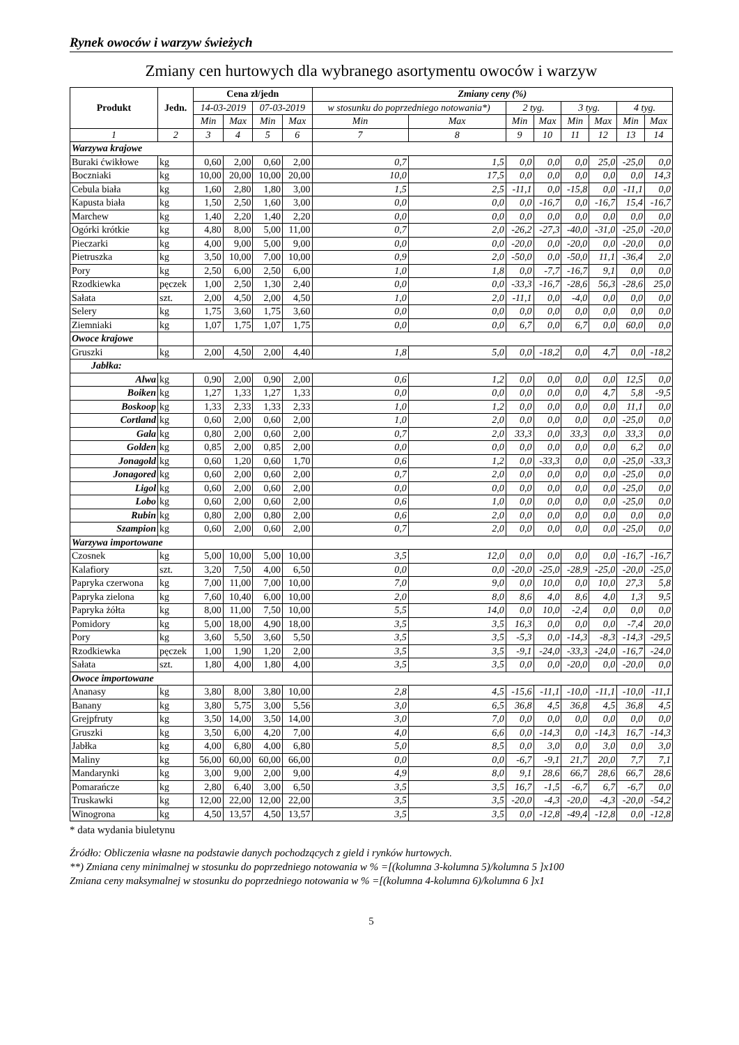Rynek owoców i warzyw świeżych
Zmiany cen hurtowych dla wybranego asortymentu owoców i warzyw
| Produkt | Jedn. | Cena zł/jedn | | | | Zmiany ceny (%) | | | | | | | |
| --- | --- | --- | --- | --- | --- | --- | --- | --- | --- | --- | --- | --- | --- |
| | | 14-03-2019 | | 07-03-2019 | | w stosunku do poprzedniego notowania*) | | 2 tyg. | | 3 tyg. | | 4 tyg. | |
| | | Min | Max | Min | Max | Min | Max | Min | Max | Min | Max | Min | Max |
| 1 | 2 | 3 | 4 | 5 | 6 | 7 | 8 | 9 | 10 | 11 | 12 | 13 | 14 |
| Warzywa krajowe | | | | | | | | | | | | | |
| Buraki ćwikłowe | kg | 0,60 | 2,00 | 0,60 | 2,00 | 0,7 | 1,5 | 0,0 | 0,0 | 0,0 | 25,0 | -25,0 | 0,0 |
| Boczniaki | kg | 10,00 | 20,00 | 10,00 | 20,00 | 10,0 | 17,5 | 0,0 | 0,0 | 0,0 | 0,0 | 0,0 | 14,3 |
| Cebula biała | kg | 1,60 | 2,80 | 1,80 | 3,00 | 1,5 | 2,5 | -11,1 | 0,0 | -15,8 | 0,0 | -11,1 | 0,0 |
| Kapusta biała | kg | 1,50 | 2,50 | 1,60 | 3,00 | 0,0 | 0,0 | 0,0 | -16,7 | 0,0 | -16,7 | 15,4 | -16,7 |
| Marchew | kg | 1,40 | 2,20 | 1,40 | 2,20 | 0,0 | 0,0 | 0,0 | 0,0 | 0,0 | 0,0 | 0,0 | 0,0 |
| Ogórki krótkie | kg | 4,80 | 8,00 | 5,00 | 11,00 | 0,7 | 2,0 | -26,2 | -27,3 | -40,0 | -31,0 | -25,0 | -20,0 |
| Pieczarki | kg | 4,00 | 9,00 | 5,00 | 9,00 | 0,0 | 0,0 | -20,0 | 0,0 | -20,0 | 0,0 | -20,0 | 0,0 |
| Pietruszka | kg | 3,50 | 10,00 | 7,00 | 10,00 | 0,9 | 2,0 | -50,0 | 0,0 | -50,0 | 11,1 | -36,4 | 2,0 |
| Pory | kg | 2,50 | 6,00 | 2,50 | 6,00 | 1,0 | 1,8 | 0,0 | -7,7 | -16,7 | 9,1 | 0,0 | 0,0 |
| Rzodkiewka | pęczek | 1,00 | 2,50 | 1,30 | 2,40 | 0,0 | 0,0 | -33,3 | -16,7 | -28,6 | 56,3 | -28,6 | 25,0 |
| Sałata | szt. | 2,00 | 4,50 | 2,00 | 4,50 | 1,0 | 2,0 | -11,1 | 0,0 | -4,0 | 0,0 | 0,0 | 0,0 |
| Selery | kg | 1,75 | 3,60 | 1,75 | 3,60 | 0,0 | 0,0 | 0,0 | 0,0 | 0,0 | 0,0 | 0,0 | 0,0 |
| Ziemniaki | kg | 1,07 | 1,75 | 1,07 | 1,75 | 0,0 | 0,0 | 6,7 | 0,0 | 6,7 | 0,0 | 60,0 | 0,0 |
| Owoce krajowe | | | | | | | | | | | | | |
| Gruszki | kg | 2,00 | 4,50 | 2,00 | 4,40 | 1,8 | 5,0 | 0,0 | -18,2 | 0,0 | 4,7 | 0,0 | -18,2 |
| Jabłka: | | | | | | | | | | | | | |
| Alwa | kg | 0,90 | 2,00 | 0,90 | 2,00 | 0,6 | 1,2 | 0,0 | 0,0 | 0,0 | 0,0 | 12,5 | 0,0 |
| Boiken | kg | 1,27 | 1,33 | 1,27 | 1,33 | 0,0 | 0,0 | 0,0 | 0,0 | 0,0 | 4,7 | 5,8 | -9,5 |
| Boskoop | kg | 1,33 | 2,33 | 1,33 | 2,33 | 1,0 | 1,2 | 0,0 | 0,0 | 0,0 | 0,0 | 11,1 | 0,0 |
| Cortland | kg | 0,60 | 2,00 | 0,60 | 2,00 | 1,0 | 2,0 | 0,0 | 0,0 | 0,0 | 0,0 | -25,0 | 0,0 |
| Gala | kg | 0,80 | 2,00 | 0,60 | 2,00 | 0,7 | 2,0 | 33,3 | 0,0 | 33,3 | 0,0 | 33,3 | 0,0 |
| Golden | kg | 0,85 | 2,00 | 0,85 | 2,00 | 0,0 | 0,0 | 0,0 | 0,0 | 0,0 | 0,0 | 6,2 | 0,0 |
| Jonagold | kg | 0,60 | 1,20 | 0,60 | 1,70 | 0,6 | 1,2 | 0,0 | -33,3 | 0,0 | 0,0 | -25,0 | -33,3 |
| Jonagored | kg | 0,60 | 2,00 | 0,60 | 2,00 | 0,7 | 2,0 | 0,0 | 0,0 | 0,0 | 0,0 | -25,0 | 0,0 |
| Ligol | kg | 0,60 | 2,00 | 0,60 | 2,00 | 0,0 | 0,0 | 0,0 | 0,0 | 0,0 | 0,0 | -25,0 | 0,0 |
| Lobo | kg | 0,60 | 2,00 | 0,60 | 2,00 | 0,6 | 1,0 | 0,0 | 0,0 | 0,0 | 0,0 | -25,0 | 0,0 |
| Rubin | kg | 0,80 | 2,00 | 0,80 | 2,00 | 0,6 | 2,0 | 0,0 | 0,0 | 0,0 | 0,0 | 0,0 | 0,0 |
| Szampion | kg | 0,60 | 2,00 | 0,60 | 2,00 | 0,7 | 2,0 | 0,0 | 0,0 | 0,0 | 0,0 | -25,0 | 0,0 |
| Warzywa importowane | | | | | | | | | | | | | |
| Czosnek | kg | 5,00 | 10,00 | 5,00 | 10,00 | 3,5 | 12,0 | 0,0 | 0,0 | 0,0 | 0,0 | -16,7 | -16,7 |
| Kalafiory | szt. | 3,20 | 7,50 | 4,00 | 6,50 | 0,0 | 0,0 | -20,0 | -25,0 | -28,9 | -25,0 | -20,0 | -25,0 |
| Papryka czerwona | kg | 7,00 | 11,00 | 7,00 | 10,00 | 7,0 | 9,0 | 0,0 | 10,0 | 0,0 | 10,0 | 27,3 | 5,8 |
| Papryka zielona | kg | 7,60 | 10,40 | 6,00 | 10,00 | 2,0 | 8,0 | 8,6 | 4,0 | 8,6 | 4,0 | 1,3 | 9,5 |
| Papryka żółta | kg | 8,00 | 11,00 | 7,50 | 10,00 | 5,5 | 14,0 | 0,0 | 10,0 | -2,4 | 0,0 | 0,0 | 0,0 |
| Pomidory | kg | 5,00 | 18,00 | 4,90 | 18,00 | 3,5 | 3,5 | 16,3 | 0,0 | 0,0 | 0,0 | -7,4 | 20,0 |
| Pory | kg | 3,60 | 5,50 | 3,60 | 5,50 | 3,5 | 3,5 | -5,3 | 0,0 | -14,3 | -8,3 | -14,3 | -29,5 |
| Rzodkiewka | pęczek | 1,00 | 1,90 | 1,20 | 2,00 | 3,5 | 3,5 | -9,1 | -24,0 | -33,3 | -24,0 | -16,7 | -24,0 |
| Sałata | szt. | 1,80 | 4,00 | 1,80 | 4,00 | 3,5 | 3,5 | 0,0 | 0,0 | -20,0 | 0,0 | -20,0 | 0,0 |
| Owoce importowane | | | | | | | | | | | | | |
| Ananasy | kg | 3,80 | 8,00 | 3,80 | 10,00 | 2,8 | 4,5 | -15,6 | -11,1 | -10,0 | -11,1 | -10,0 | -11,1 |
| Banany | kg | 3,80 | 5,75 | 3,00 | 5,56 | 3,0 | 6,5 | 36,8 | 4,5 | 36,8 | 4,5 | 36,8 | 4,5 |
| Grejpfruty | kg | 3,50 | 14,00 | 3,50 | 14,00 | 3,0 | 7,0 | 0,0 | 0,0 | 0,0 | 0,0 | 0,0 | 0,0 |
| Gruszki | kg | 3,50 | 6,00 | 4,20 | 7,00 | 4,0 | 6,6 | 0,0 | -14,3 | 0,0 | -14,3 | 16,7 | -14,3 |
| Jabłka | kg | 4,00 | 6,80 | 4,00 | 6,80 | 5,0 | 8,5 | 0,0 | 3,0 | 0,0 | 3,0 | 0,0 | 3,0 |
| Maliny | kg | 56,00 | 60,00 | 60,00 | 66,00 | 0,0 | 0,0 | -6,7 | -9,1 | 21,7 | 20,0 | 7,7 | 7,1 |
| Mandarynki | kg | 3,00 | 9,00 | 2,00 | 9,00 | 4,9 | 8,0 | 9,1 | 28,6 | 66,7 | 28,6 | 66,7 | 28,6 |
| Pomarańcze | kg | 2,80 | 6,40 | 3,00 | 6,50 | 3,5 | 3,5 | 16,7 | -1,5 | -6,7 | 6,7 | -6,7 | 0,0 |
| Truskawki | kg | 12,00 | 22,00 | 12,00 | 22,00 | 3,5 | 3,5 | -20,0 | -4,3 | -20,0 | -4,3 | -20,0 | -54,2 |
| Winogrona | kg | 4,50 | 13,57 | 4,50 | 13,57 | 3,5 | 3,5 | 0,0 | -12,8 | -49,4 | -12,8 | 0,0 | -12,8 |
* data wydania biuletynu
Źródło: Obliczenia własne na podstawie danych pochodzących z gield i rynków hurtowych.
**) Zmiana ceny minimalnej w stosunku do poprzedniego notowania w % =[(kolumna 3-kolumna 5)/kolumna 5 ]x100
Zmiana ceny maksymalnej w stosunku do poprzedniego notowania w % =[(kolumna 4-kolumna 6)/kolumna 6 ]x1
5